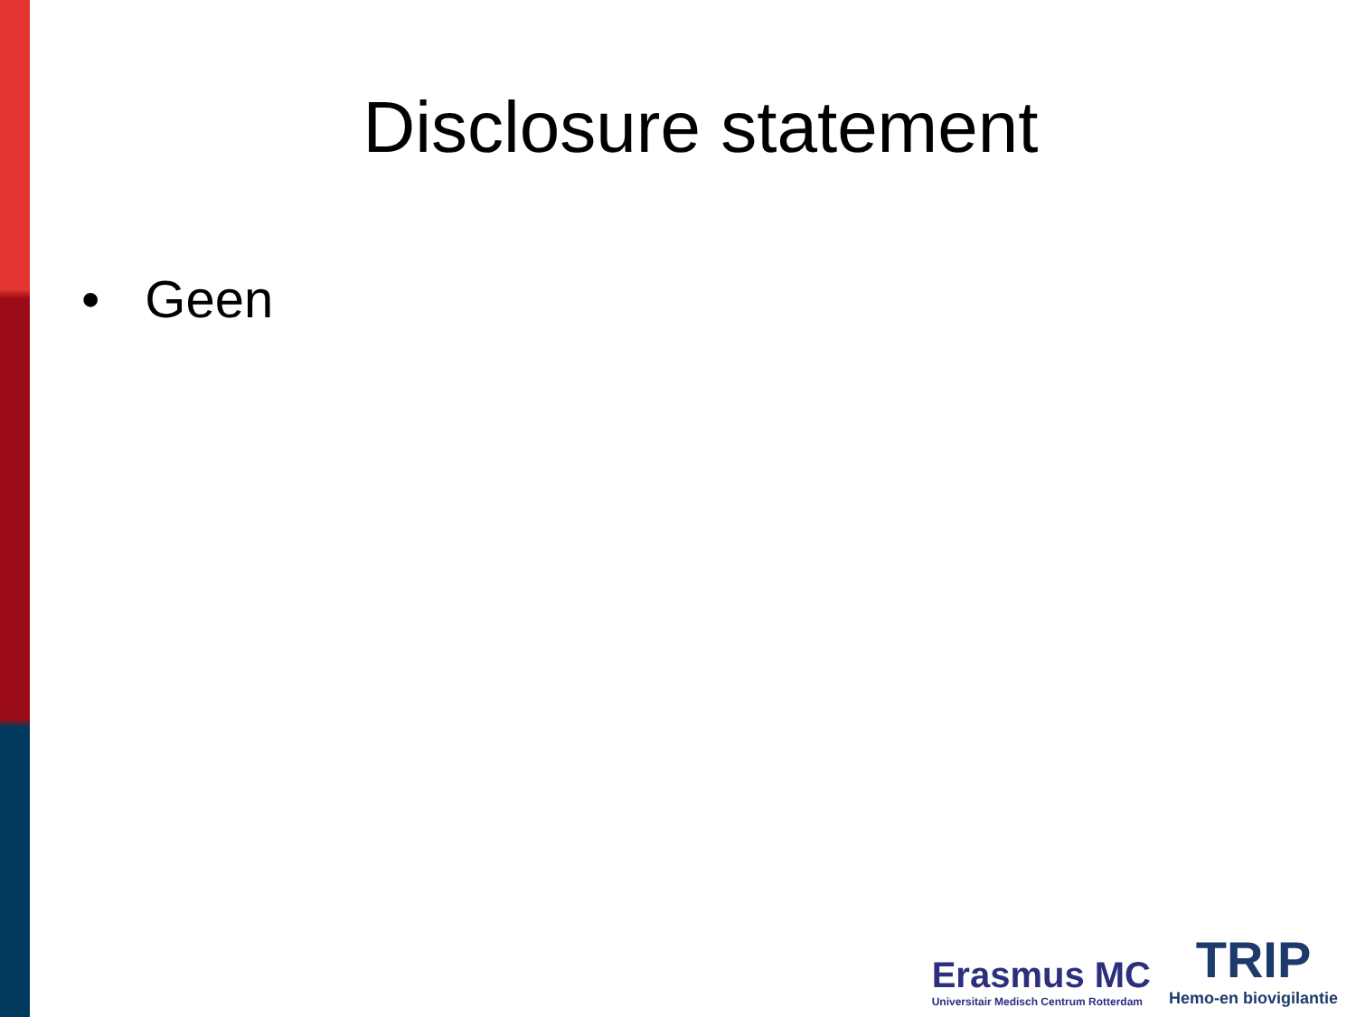Disclosure statement
• Geen
Erasmus MC
Universitair Medisch Centrum Rotterdam
TRIP
Hemo-en biovigilantie